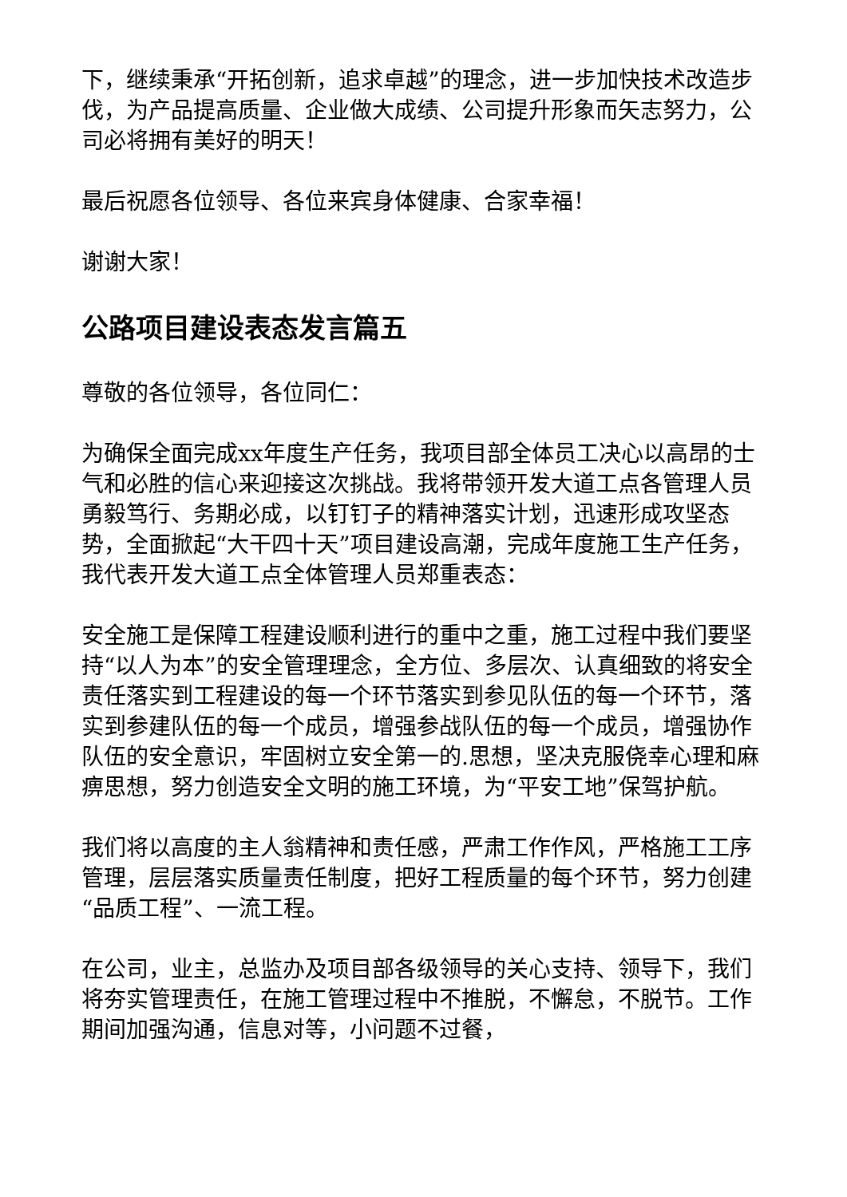下，继续秉承“开拓创新，追求卓越”的理念，进一步加快技术改造步伐，为产品提高质量、企业做大成绩、公司提升形象而矢志努力，公司必将拥有美好的明天！
最后祝愿各位领导、各位来宾身体健康、合家幸福！
谢谢大家！
公路项目建设表态发言篇五
尊敬的各位领导，各位同仁：
为确保全面完成xx年度生产任务，我项目部全体员工决心以高昂的士气和必胜的信心来迎接这次挑战。我将带领开发大道工点各管理人员勇毅笃行、务期必成，以钉钉子的精神落实计划，迅速形成攻坚态势，全面掀起“大干四十天”项目建设高潮，完成年度施工生产任务，我代表开发大道工点全体管理人员郑重表态：
安全施工是保障工程建设顺利进行的重中之重，施工过程中我们要坚持“以人为本”的安全管理理念，全方位、多层次、认真细致的将安全责任落实到工程建设的每一个环节落实到参见队伍的每一个环节，落实到参建队伍的每一个成员，增强参战队伍的每一个成员，增强协作队伍的安全意识，牢固树立安全第一的.思想，坚决克服侥幸心理和麻痹思想，努力创造安全文明的施工环境，为“平安工地”保驾护航。
我们将以高度的主人翁精神和责任感，严肃工作作风，严格施工工序管理，层层落实质量责任制度，把好工程质量的每个环节，努力创建“品质工程”、一流工程。
在公司，业主，总监办及项目部各级领导的关心支持、领导下，我们将夯实管理责任，在施工管理过程中不推脱，不懈怠，不脱节。工作期间加强沟通，信息对等，小问题不过餐，